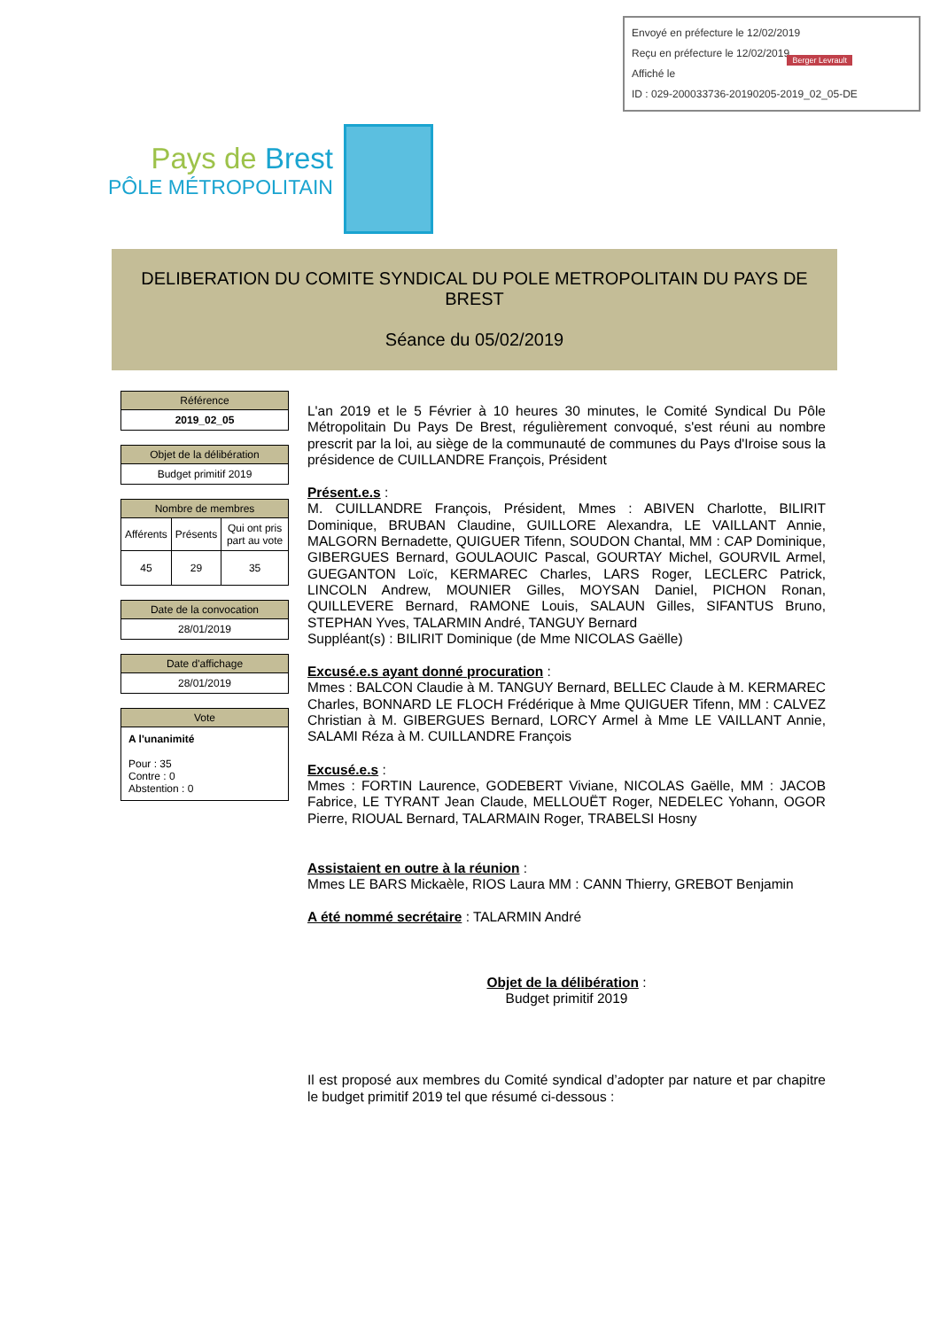Envoyé en préfecture le 12/02/2019
Reçu en préfecture le 12/02/2019
Affiché le
ID : 029-200033736-20190205-2019_02_05-DE
Berger Levrault
Pays de Brest
PÔLE MÉTROPOLITAIN
DELIBERATION DU COMITE SYNDICAL DU POLE METROPOLITAIN DU PAYS DE BREST
Séance du 05/02/2019
| Référence |
| --- |
| 2019_02_05 |
| Objet de la délibération |
| --- |
| Budget primitif 2019 |
| Nombre de membres | | |
| --- | --- | --- |
| Afférents | Présents | Qui ont pris part au vote |
| 45 | 29 | 35 |
| Date de la convocation |
| --- |
| 28/01/2019 |
| Date d'affichage |
| --- |
| 28/01/2019 |
| Vote |
| --- |
| A l'unanimité Pour : 35 Contre : 0 Abstention : 0 |
L'an 2019 et le 5 Février à 10 heures 30 minutes, le Comité Syndical Du Pôle Métropolitain Du Pays De Brest, régulièrement convoqué, s'est réuni au nombre prescrit par la loi, au siège de la communauté de communes du Pays d'Iroise sous la présidence de CUILLANDRE François, Président
Présent.e.s :
M. CUILLANDRE François, Président, Mmes : ABIVEN Charlotte, BILIRIT Dominique, BRUBAN Claudine, GUILLORE Alexandra, LE VAILLANT Annie, MALGORN Bernadette, QUIGUER Tifenn, SOUDON Chantal, MM : CAP Dominique, GIBERGUES Bernard, GOULAOUIC Pascal, GOURTAY Michel, GOURVIL Armel, GUEGANTON Loïc, KERMAREC Charles, LARS Roger, LECLERC Patrick, LINCOLN Andrew, MOUNIER Gilles, MOYSAN Daniel, PICHON Ronan, QUILLEVERE Bernard, RAMONE Louis, SALAUN Gilles, SIFANTUS Bruno, STEPHAN Yves, TALARMIN André, TANGUY Bernard
Suppléant(s) : BILIRIT Dominique (de Mme NICOLAS Gaëlle)
Excusé.e.s ayant donné procuration :
Mmes : BALCON Claudie à M. TANGUY Bernard, BELLEC Claude à M. KERMAREC Charles, BONNARD LE FLOCH Frédérique à Mme QUIGUER Tifenn, MM : CALVEZ Christian à M. GIBERGUES Bernard, LORCY Armel à Mme LE VAILLANT Annie, SALAMI Réza à M. CUILLANDRE François
Excusé.e.s :
Mmes : FORTIN Laurence, GODEBERT Viviane, NICOLAS Gaëlle, MM : JACOB Fabrice, LE TYRANT Jean Claude, MELLOUËT Roger, NEDELEC Yohann, OGOR Pierre, RIOUAL Bernard, TALARMAIN Roger, TRABELSI Hosny
Assistaient en outre à la réunion :
Mmes LE BARS Mickaèle, RIOS Laura MM : CANN Thierry, GREBOT Benjamin
A été nommé secrétaire : TALARMIN André
Objet de la délibération :
Budget primitif 2019
Il est proposé aux membres du Comité syndical d’adopter par nature et par chapitre le budget primitif 2019 tel que résumé ci-dessous :